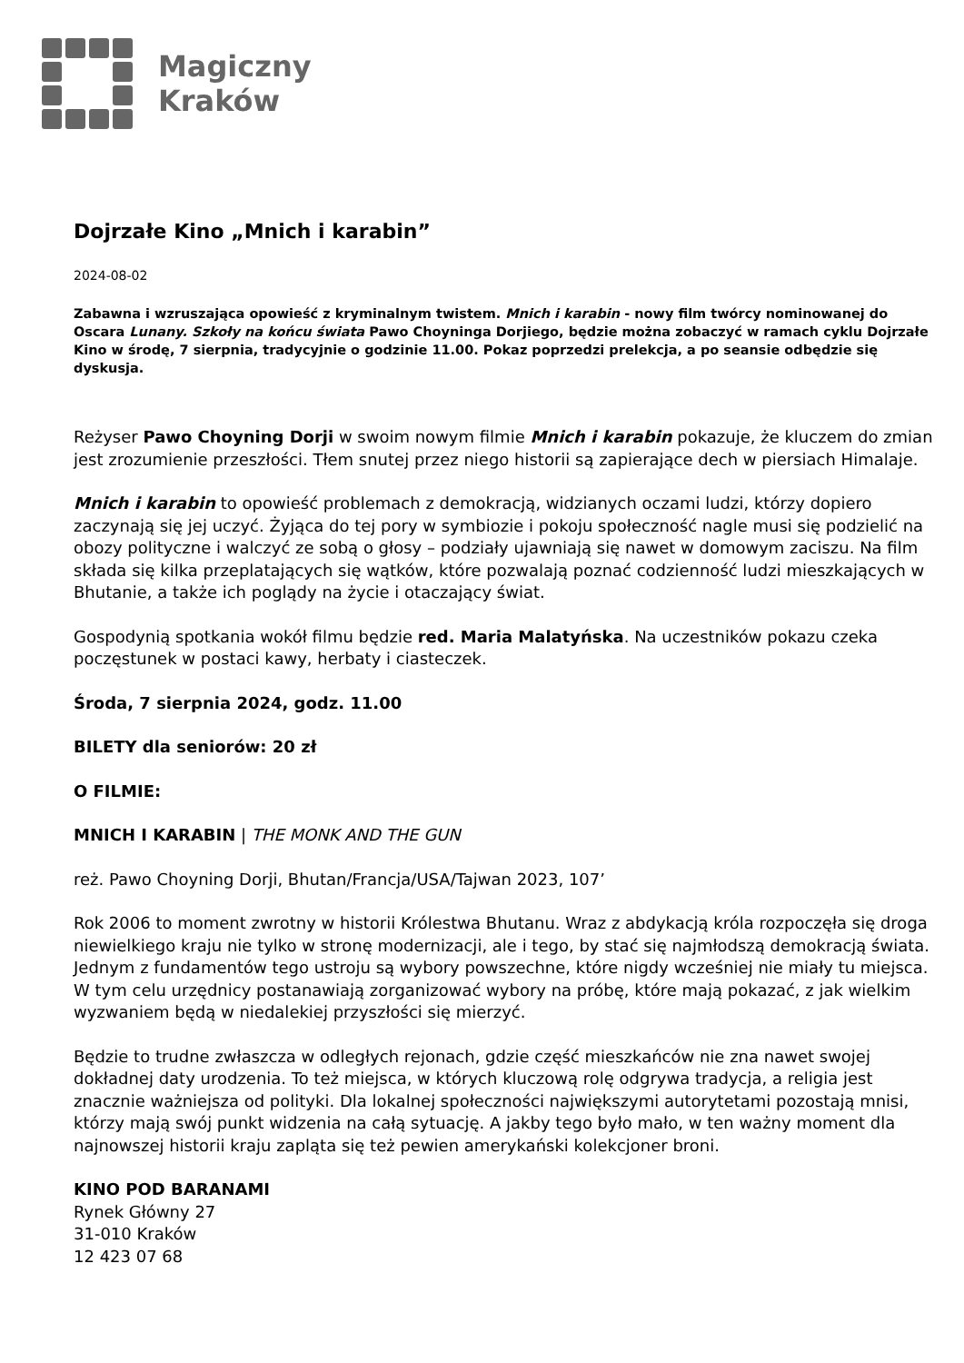Magiczny
Kraków
Dojrzałe Kino „Mnich i karabin”
2024-08-02
Zabawna i wzruszająca opowieść z kryminalnym twistem. Mnich i karabin - nowy film twórcy nominowanej do Oscara Lunany. Szkoły na końcu świata Pawo Choyninga Dorjiego, będzie można zobaczyć w ramach cyklu Dojrzałe Kino w środę, 7 sierpnia, tradycyjnie o godzinie 11.00. Pokaz poprzedzi prelekcja, a po seansie odbędzie się dyskusja.
Reżyser Pawo Choyning Dorji w swoim nowym filmie Mnich i karabin pokazuje, że kluczem do zmian jest zrozumienie przeszłości. Tłem snutej przez niego historii są zapierające dech w piersiach Himalaje.
Mnich i karabin to opowieść problemach z demokracją, widzianych oczami ludzi, którzy dopiero zaczynają się jej uczyć. Żyjąca do tej pory w symbiozie i pokoju społeczność nagle musi się podzielić na obozy polityczne i walczyć ze sobą o głosy – podziały ujawniają się nawet w domowym zaciszu. Na film składa się kilka przeplatających się wątków, które pozwalają poznać codzienność ludzi mieszkających w Bhutanie, a także ich poglądy na życie i otaczający świat.
Gospodynią spotkania wokół filmu będzie red. Maria Malatyńska. Na uczestników pokazu czeka poczęstunek w postaci kawy, herbaty i ciasteczek.
Środa, 7 sierpnia 2024, godz. 11.00
BILETY dla seniorów: 20 zł
O FILMIE:
MNICH I KARABIN | THE MONK AND THE GUN
reż. Pawo Choyning Dorji, Bhutan/Francja/USA/Tajwan 2023, 107’
Rok 2006 to moment zwrotny w historii Królestwa Bhutanu. Wraz z abdykacją króla rozpoczęła się droga niewielkiego kraju nie tylko w stronę modernizacji, ale i tego, by stać się najmłodszą demokracją świata. Jednym z fundamentów tego ustroju są wybory powszechne, które nigdy wcześniej nie miały tu miejsca. W tym celu urzędnicy postanawiają zorganizować wybory na próbę, które mają pokazać, z jak wielkim wyzwaniem będą w niedalekiej przyszłości się mierzyć.
Będzie to trudne zwłaszcza w odległych rejonach, gdzie część mieszkańców nie zna nawet swojej dokładnej daty urodzenia. To też miejsca, w których kluczową rolę odgrywa tradycja, a religia jest znacznie ważniejsza od polityki. Dla lokalnej społeczności największymi autorytetami pozostają mnisi, którzy mają swój punkt widzenia na całą sytuację. A jakby tego było mało, w ten ważny moment dla najnowszej historii kraju zaplątа się też pewien amerykański kolekcjoner broni.
KINO POD BARANAMI
Rynek Główny 27
31-010 Kraków
12 423 07 68